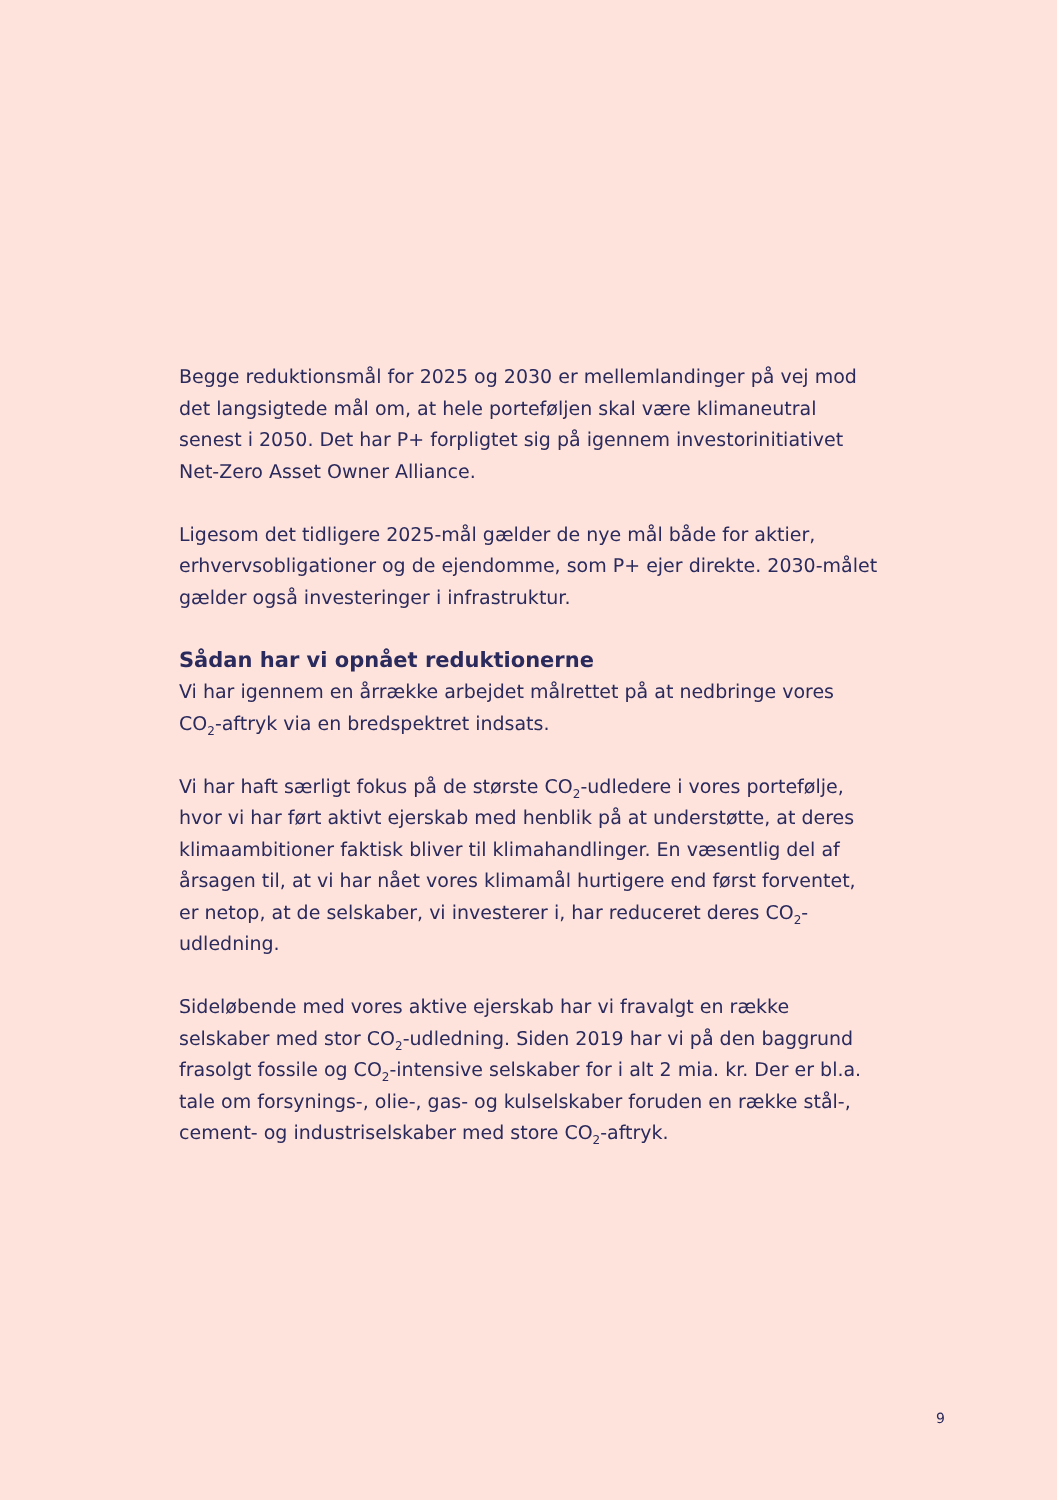Begge reduktionsmål for 2025 og 2030 er mellemlandinger på vej mod det langsigtede mål om, at hele porteføljen skal være klimaneutral senest i 2050. Det har P+ forpligtet sig på igennem investorinitiativet Net-Zero Asset Owner Alliance.
Ligesom det tidligere 2025-mål gælder de nye mål både for aktier, erhvervsobligationer og de ejendomme, som P+ ejer direkte. 2030-målet gælder også investeringer i infrastruktur.
Sådan har vi opnået reduktionerne
Vi har igennem en årrække arbejdet målrettet på at nedbringe vores CO<sub>2</sub>-aftryk via en bredspektret indsats.
Vi har haft særligt fokus på de største CO<sub>2</sub>-udledere i vores portefølje, hvor vi har ført aktivt ejerskab med henblik på at understøtte, at deres klimaambitioner faktisk bliver til klimahandlinger. En væsentlig del af årsagen til, at vi har nået vores klimamål hurtigere end først forventet, er netop, at de selskaber, vi investerer i, har reduceret deres CO<sub>2</sub>-udledning.
Sideløbende med vores aktive ejerskab har vi fravalgt en række selskaber med stor CO<sub>2</sub>-udledning. Siden 2019 har vi på den baggrund frasolgt fossile og CO<sub>2</sub>-intensive selskaber for i alt 2 mia. kr. Der er bl.a. tale om forsynings-, olie-, gas- og kulselskaber foruden en række stål-, cement- og industriselskaber med store CO<sub>2</sub>-aftryk.
9